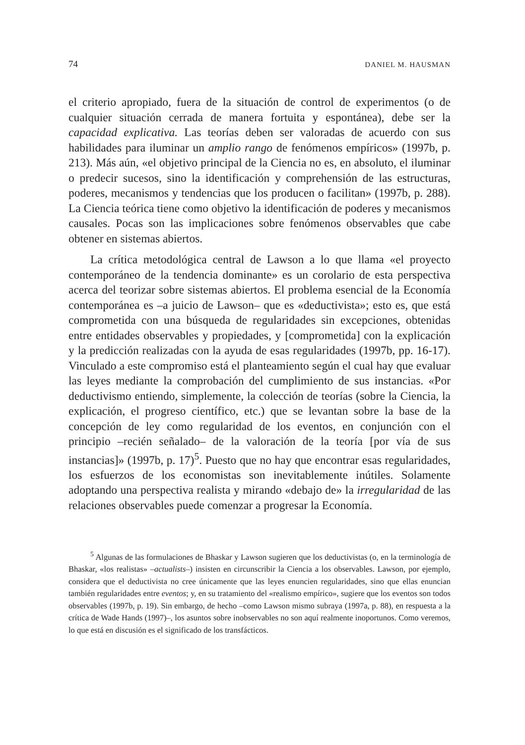74 DANIEL M. HAUSMAN
el criterio apropiado, fuera de la situación de control de experimentos (o de cualquier situación cerrada de manera fortuita y espontánea), debe ser la capacidad explicativa. Las teorías deben ser valoradas de acuerdo con sus habilidades para iluminar un amplio rango de fenómenos empíricos» (1997b, p. 213). Más aún, «el objetivo principal de la Ciencia no es, en absoluto, el iluminar o predecir sucesos, sino la identificación y comprehensión de las estructuras, poderes, mecanismos y tendencias que los producen o facilitan» (1997b, p. 288). La Ciencia teórica tiene como objetivo la identificación de poderes y mecanismos causales. Pocas son las implicaciones sobre fenómenos observables que cabe obtener en sistemas abiertos.
La crítica metodológica central de Lawson a lo que llama «el proyecto contemporáneo de la tendencia dominante» es un corolario de esta perspectiva acerca del teorizar sobre sistemas abiertos. El problema esencial de la Economía contemporánea es –a juicio de Lawson– que es «deductivista»; esto es, que está comprometida con una búsqueda de regularidades sin excepciones, obtenidas entre entidades observables y propiedades, y [comprometida] con la explicación y la predicción realizadas con la ayuda de esas regularidades (1997b, pp. 16-17). Vinculado a este compromiso está el planteamiento según el cual hay que evaluar las leyes mediante la comprobación del cumplimiento de sus instancias. «Por deductivismo entiendo, simplemente, la colección de teorías (sobre la Ciencia, la explicación, el progreso científico, etc.) que se levantan sobre la base de la concepción de ley como regularidad de los eventos, en conjunción con el principio –recién señalado– de la valoración de la teoría [por vía de sus instancias]» (1997b, p. 17)<sup>5</sup>. Puesto que no hay que encontrar esas regularidades, los esfuerzos de los economistas son inevitablemente inútiles. Solamente adoptando una perspectiva realista y mirando «debajo de» la irregularidad de las relaciones observables puede comenzar a progresar la Economía.
<sup>5</sup> Algunas de las formulaciones de Bhaskar y Lawson sugieren que los deductivistas (o, en la terminología de Bhaskar, «los realistas» –actualists–) insisten en circunscribir la Ciencia a los observables. Lawson, por ejemplo, considera que el deductivista no cree únicamente que las leyes enuncien regularidades, sino que ellas enuncian también regularidades entre eventos; y, en su tratamiento del «realismo empírico», sugiere que los eventos son todos observables (1997b, p. 19). Sin embargo, de hecho –como Lawson mismo subraya (1997a, p. 88), en respuesta a la crítica de Wade Hands (1997)–, los asuntos sobre inobservables no son aquí realmente inoportunos. Como veremos, lo que está en discusión es el significado de los transfácticos.